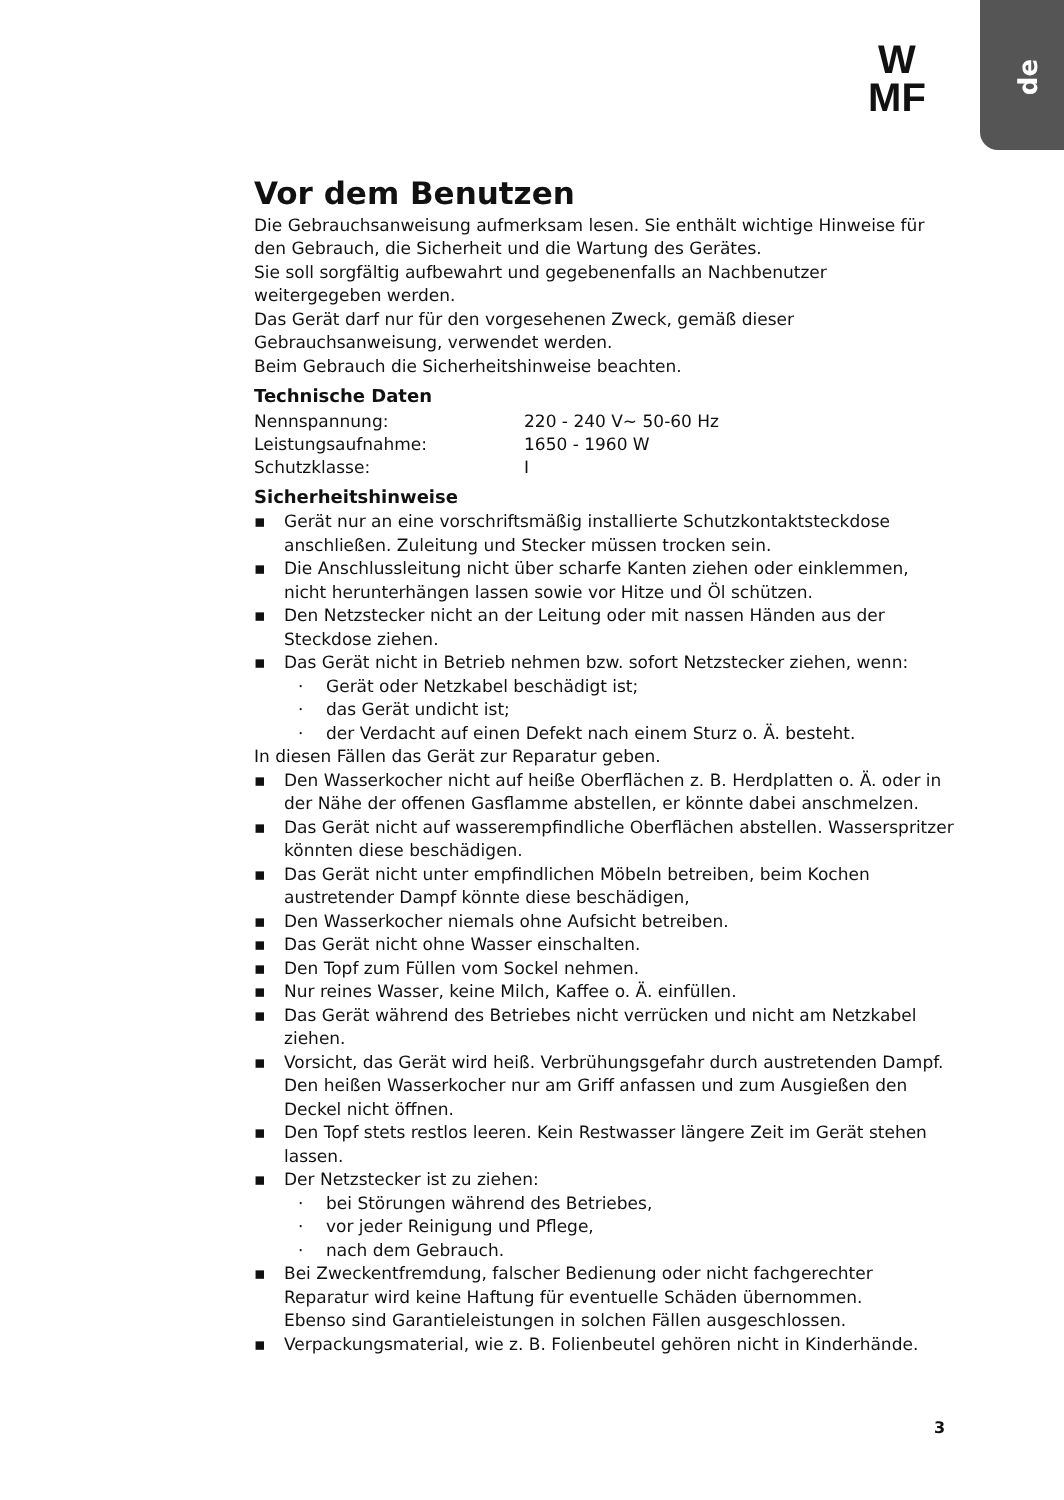de
W
MF
Vor dem Benutzen
Die Gebrauchsanweisung aufmerksam lesen. Sie enthält wichtige Hinweise für den Gebrauch, die Sicherheit und die Wartung des Gerätes.
Sie soll sorgfältig aufbewahrt und gegebenenfalls an Nachbenutzer weitergegeben werden.
Das Gerät darf nur für den vorgesehenen Zweck, gemäß dieser Gebrauchsanweisung, verwendet werden.
Beim Gebrauch die Sicherheitshinweise beachten.
Technische Daten
| Nennspannung: | 220 - 240 V~ 50-60 Hz |
| Leistungsaufnahme: | 1650 - 1960 W |
| Schutzklasse: | I |
Sicherheitshinweise
▪ Gerät nur an eine vorschriftsmäßig installierte Schutzkontaktsteckdose anschließen. Zuleitung und Stecker müssen trocken sein.
▪ Die Anschlussleitung nicht über scharfe Kanten ziehen oder einklemmen, nicht herunterhängen lassen sowie vor Hitze und Öl schützen.
▪ Den Netzstecker nicht an der Leitung oder mit nassen Händen aus der Steckdose ziehen.
▪ Das Gerät nicht in Betrieb nehmen bzw. sofort Netzstecker ziehen, wenn:
· Gerät oder Netzkabel beschädigt ist;
· das Gerät undicht ist;
· der Verdacht auf einen Defekt nach einem Sturz o. Ä. besteht.
In diesen Fällen das Gerät zur Reparatur geben.
▪ Den Wasserkocher nicht auf heiße Oberflächen z. B. Herdplatten o. Ä. oder in der Nähe der offenen Gasflamme abstellen, er könnte dabei anschmelzen.
▪ Das Gerät nicht auf wasserempfindliche Oberflächen abstellen. Wasserspritzer könnten diese beschädigen.
▪ Das Gerät nicht unter empfindlichen Möbeln betreiben, beim Kochen austretender Dampf könnte diese beschädigen,
▪ Den Wasserkocher niemals ohne Aufsicht betreiben.
▪ Das Gerät nicht ohne Wasser einschalten.
▪ Den Topf zum Füllen vom Sockel nehmen.
▪ Nur reines Wasser, keine Milch, Kaffee o. Ä. einfüllen.
▪ Das Gerät während des Betriebes nicht verrücken und nicht am Netzkabel ziehen.
▪ Vorsicht, das Gerät wird heiß. Verbrühungsgefahr durch austretenden Dampf. Den heißen Wasserkocher nur am Griff anfassen und zum Ausgießen den Deckel nicht öffnen.
▪ Den Topf stets restlos leeren. Kein Restwasser längere Zeit im Gerät stehen lassen.
▪ Der Netzstecker ist zu ziehen:
· bei Störungen während des Betriebes,
· vor jeder Reinigung und Pflege,
· nach dem Gebrauch.
▪ Bei Zweckentfremdung, falscher Bedienung oder nicht fachgerechter Reparatur wird keine Haftung für eventuelle Schäden übernommen.
Ebenso sind Garantieleistungen in solchen Fällen ausgeschlossen.
▪ Verpackungsmaterial, wie z. B. Folienbeutel gehören nicht in Kinderhände.
3